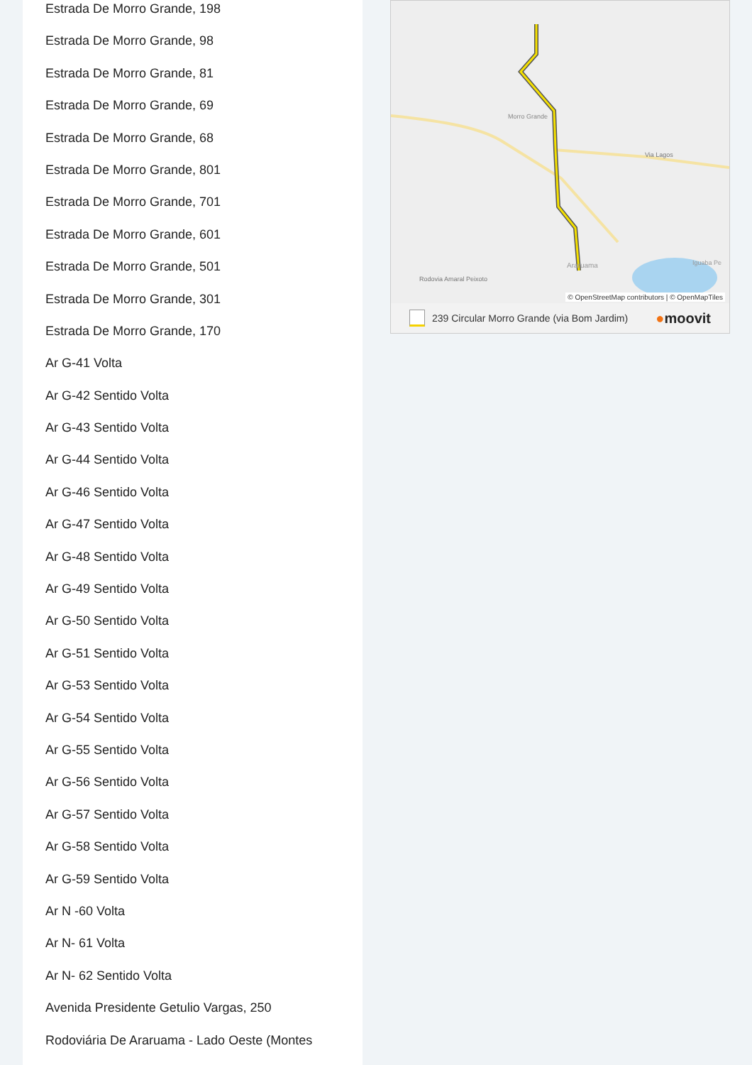Estrada De Morro Grande, 198
Estrada De Morro Grande, 98
Estrada De Morro Grande, 81
Estrada De Morro Grande, 69
Estrada De Morro Grande, 68
Estrada De Morro Grande, 801
Estrada De Morro Grande, 701
Estrada De Morro Grande, 601
Estrada De Morro Grande, 501
Estrada De Morro Grande, 301
Estrada De Morro Grande, 170
Ar G-41 Volta
Ar G-42 Sentido Volta
Ar G-43 Sentido Volta
Ar G-44 Sentido Volta
Ar G-46 Sentido Volta
Ar G-47 Sentido Volta
Ar G-48 Sentido Volta
Ar G-49 Sentido Volta
Ar G-50 Sentido Volta
Ar G-51 Sentido Volta
Ar G-53 Sentido Volta
Ar G-54 Sentido Volta
Ar G-55 Sentido Volta
Ar G-56 Sentido Volta
Ar G-57 Sentido Volta
Ar G-58 Sentido Volta
Ar G-59 Sentido Volta
Ar N -60 Volta
Ar N- 61 Volta
Ar N- 62 Sentido Volta
Avenida Presidente Getulio Vargas, 250
Rodoviária De Araruama - Lado Oeste (Montes
Morro Grande
Via Lagos
Rodovia Amaral Peixoto
Araruama
Iguaba Pe
© OpenStreetMap contributors | © OpenMapTiles
239 Circular Morro Grande (via Bom Jardim) ●moovit